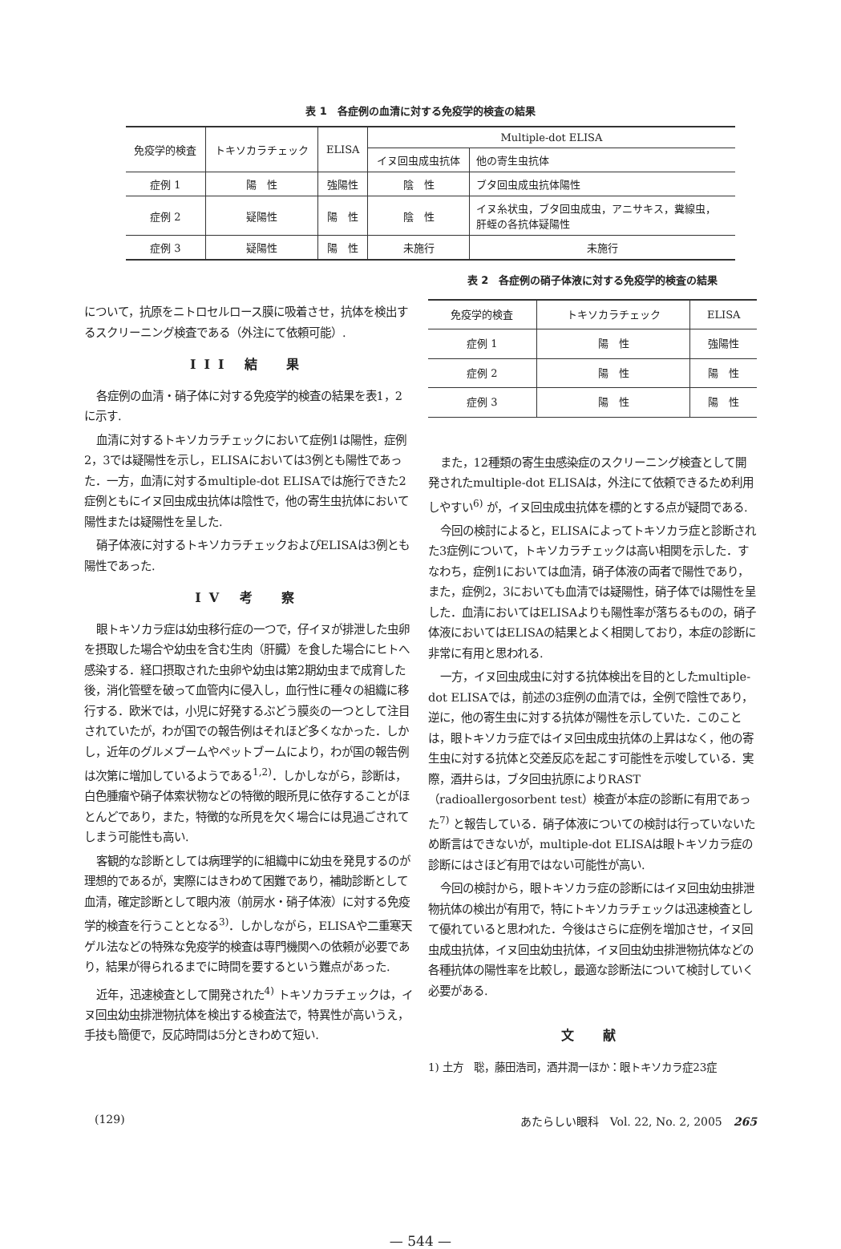表 1　各症例の血清に対する免疫学的検査の結果
| 免疫学的検査 | トキソカラチェック | ELISA | Multiple-dot ELISA | |
| --- | --- | --- | --- | --- |
| | | | イヌ回虫成虫抗体 | 他の寄生虫抗体 |
| 症例 1 | 陽 性 | 強陽性 | 陰 性 | ブタ回虫成虫抗体陽性 |
| 症例 2 | 疑陽性 | 陽 性 | 陰 性 | イヌ糸状虫，ブタ回虫成虫，アニサキス，糞線虫， 肝蛭の各抗体疑陽性 |
| 症例 3 | 疑陽性 | 陽 性 | 未施行 | 未施行 |
について，抗原をニトロセルロース膜に吸着させ，抗体を検出するスクリーニング検査である（外注にて依頼可能）.
III 結　果
各症例の血清・硝子体に対する免疫学的検査の結果を表1，2に示す.
血清に対するトキソカラチェックにおいて症例1は陽性，症例2，3では疑陽性を示し，ELISAにおいては3例とも陽性であった．一方，血清に対するmultiple-dot ELISAでは施行できた2症例ともにイヌ回虫成虫抗体は陰性で，他の寄生虫抗体において陽性または疑陽性を呈した.
硝子体液に対するトキソカラチェックおよびELISAは3例とも陽性であった.
IV 考　察
眼トキソカラ症は幼虫移行症の一つで，仔イヌが排泄した虫卵を摂取した場合や幼虫を含む生肉（肝臓）を食した場合にヒトへ感染する．経口摂取された虫卵や幼虫は第2期幼虫まで成育した後，消化管壁を破って血管内に侵入し，血行性に種々の組織に移行する．欧米では，小児に好発するぶどう膜炎の一つとして注目されていたが，わが国での報告例はそれほど多くなかった．しかし，近年のグルメブームやペットブームにより，わが国の報告例は次第に増加しているようである<sup>1,2)</sup>．しかしながら，診断は，白色腫瘤や硝子体索状物などの特徴的眼所見に依存することがほとんどであり，また，特徴的な所見を欠く場合には見過ごされてしまう可能性も高い.
客観的な診断としては病理学的に組織中に幼虫を発見するのが理想的であるが，実際にはきわめて困難であり，補助診断として血清，確定診断として眼内液（前房水・硝子体液）に対する免疫学的検査を行うこととなる<sup>3)</sup>．しかしながら，ELISAや二重寒天ゲル法などの特殊な免疫学的検査は専門機関への依頼が必要であり，結果が得られるまでに時間を要するという難点があった.
近年，迅速検査として開発された<sup>4)</sup> トキソカラチェックは，イヌ回虫幼虫排泄物抗体を検出する検査法で，特異性が高いうえ，手技も簡便で，反応時間は5分ときわめて短い.
表 2　各症例の硝子体液に対する免疫学的検査の結果
| 免疫学的検査 | トキソカラチェック | ELISA |
| --- | --- | --- |
| 症例 1 | 陽 性 | 強陽性 |
| 症例 2 | 陽 性 | 陽 性 |
| 症例 3 | 陽 性 | 陽 性 |
また，12種類の寄生虫感染症のスクリーニング検査として開発されたmultiple-dot ELISAは，外注にて依頼できるため利用しやすい<sup>6)</sup> が，イヌ回虫成虫抗体を標的とする点が疑問である.
今回の検討によると，ELISAによってトキソカラ症と診断された3症例について，トキソカラチェックは高い相関を示した．すなわち，症例1においては血清，硝子体液の両者で陽性であり，また，症例2，3においても血清では疑陽性，硝子体では陽性を呈した．血清においてはELISAよりも陽性率が落ちるものの，硝子体液においてはELISAの結果とよく相関しており，本症の診断に非常に有用と思われる.
一方，イヌ回虫成虫に対する抗体検出を目的としたmultiple-dot ELISAでは，前述の3症例の血清では，全例で陰性であり，逆に，他の寄生虫に対する抗体が陽性を示していた．このことは，眼トキソカラ症ではイヌ回虫成虫抗体の上昇はなく，他の寄生虫に対する抗体と交差反応を起こす可能性を示唆している．実際，酒井らは，ブタ回虫抗原によりRAST（radioallergosorbent test）検査が本症の診断に有用であった<sup>7)</sup> と報告している．硝子体液についての検討は行っていないため断言はできないが，multiple-dot ELISAは眼トキソカラ症の診断にはさほど有用ではない可能性が高い.
今回の検討から，眼トキソカラ症の診断にはイヌ回虫幼虫排泄物抗体の検出が有用で，特にトキソカラチェックは迅速検査として優れていると思われた．今後はさらに症例を増加させ，イヌ回虫成虫抗体，イヌ回虫幼虫抗体，イヌ回虫幼虫排泄物抗体などの各種抗体の陽性率を比較し，最適な診断法について検討していく必要がある.
文　献
1) 土方　聡，藤田浩司，酒井潤一ほか：眼トキソカラ症23症
(129) あたらしい眼科　Vol. 22, No. 2, 2005　265
— 544 —